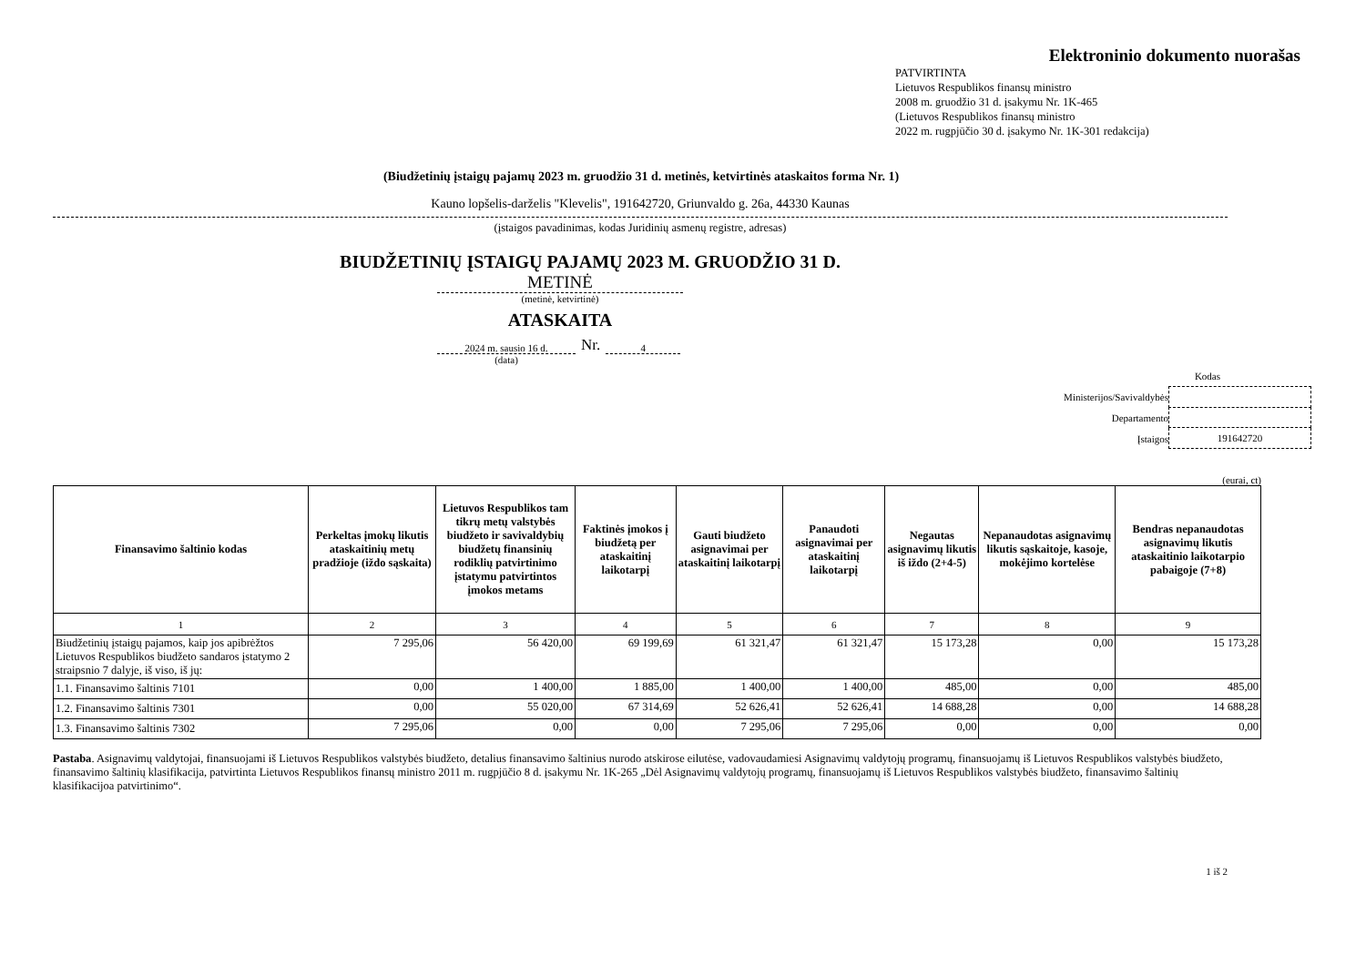Elektroninio dokumento nuorašas
PATVIRTINTA
Lietuvos Respublikos finansų ministro
2008 m. gruodžio 31 d. įsakymu Nr. 1K-465
(Lietuvos Respublikos finansų ministro
2022 m. rugpjūčio 30 d. įsakymo Nr. 1K-301 redakcija)
(Biudžetinių įstaigų pajamų 2023 m. gruodžio 31 d. metinės, ketvirtinės ataskaitos forma Nr. 1)
Kauno lopšelis-darželis "Klevelis", 191642720, Griunvaldo g. 26a, 44330 Kaunas
(įstaigos pavadinimas, kodas Juridinių asmenų registre, adresas)
BIUDŽETINIŲ ĮSTAIGŲ PAJAMŲ 2023 M. GRUODŽIO 31 D.
METINĖ
(metinė, ketvirtinė)
ATASKAITA
2024 m. sausio 16 d. Nr. 4
(data)
Kodas
Ministerijos/Savivaldybės
Departamento
Įstaigos 191642720
(eurai, ct)
| Finansavimo šaltinio kodas | Perkeltas įmokų likutis ataskaitinių metų pradžioje (iždo sąskaita) | Lietuvos Respublikos tam tikrų metų valstybės biudžeto ir savivaldybių biudžetų finansinių rodiklių patvirtinimo įstatymu patvirtintos įmokos metams | Faktinės įmokos į biudžetą per ataskaitinį laikotarpį | Gauti biudžeto asignavimai per ataskaitinį laikotarpį | Panaudoti asignavimai per ataskaitinį laikotarpį | Negautas asignavimų likutis iš iždo (2+4-5) | Nepanaudotas asignavimų likutis sąskaitoje, kasoje, mokėjimo kortelėse | Bendras nepanaudotas asignavimų likutis ataskaitinio laikotarpio pabaigoje (7+8) |
| --- | --- | --- | --- | --- | --- | --- | --- | --- |
| 1 | 2 | 3 | 4 | 5 | 6 | 7 | 8 | 9 |
| Biudžetinių įstaigų pajamos, kaip jos apibrėžtos Lietuvos Respublikos biudžeto sandaros įstatymo 2 straipsnio 7 dalyje, iš viso, iš jų: | 7 295,06 | 56 420,00 | 69 199,69 | 61 321,47 | 61 321,47 | 15 173,28 | 0,00 | 15 173,28 |
| 1.1. Finansavimo šaltinis 7101 | 0,00 | 1 400,00 | 1 885,00 | 1 400,00 | 1 400,00 | 485,00 | 0,00 | 485,00 |
| 1.2. Finansavimo šaltinis 7301 | 0,00 | 55 020,00 | 67 314,69 | 52 626,41 | 52 626,41 | 14 688,28 | 0,00 | 14 688,28 |
| 1.3. Finansavimo šaltinis 7302 | 7 295,06 | 0,00 | 0,00 | 7 295,06 | 7 295,06 | 0,00 | 0,00 | 0,00 |
Pastaba. Asignavimų valdytojai, finansuojami iš Lietuvos Respublikos valstybės biudžeto, detalius finansavimo šaltinius nurodo atskirose eilutėse, vadovaudamiesi Asignavimų valdytojų programų, finansuojamų iš Lietuvos Respublikos valstybės biudžeto, finansavimo šaltinių klasifikacija, patvirtinta Lietuvos Respublikos finansų ministro 2011 m. rugpjūčio 8 d. įsakymu Nr. 1K-265 „Dėl Asignavimų valdytojų programų, finansuojamų iš Lietuvos Respublikos valstybės biudžeto, finansavimo šaltinių klasifikacijoa patvirtinimo“.
1 iš 2